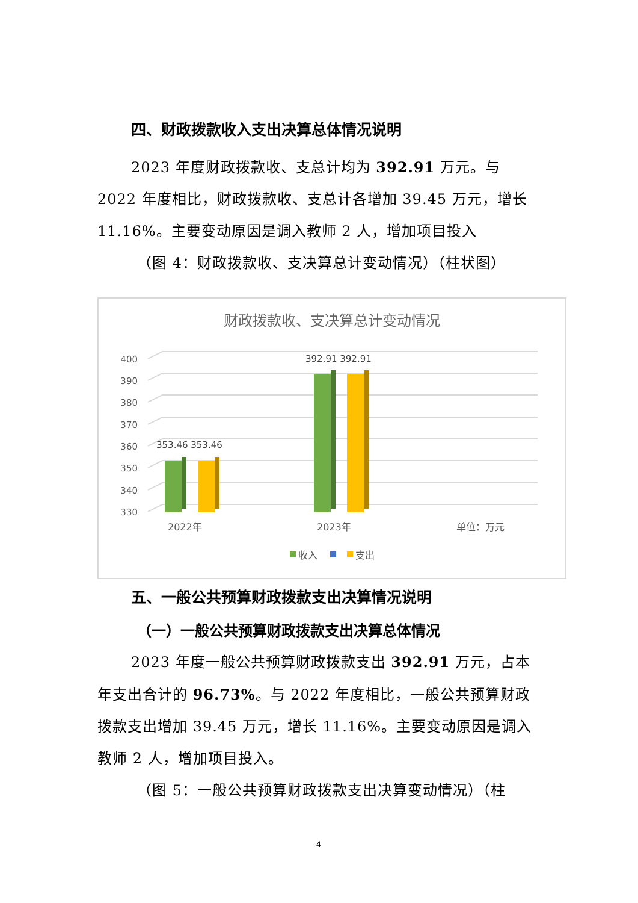四、财政拨款收入支出决算总体情况说明
2023 年度财政拨款收、支总计均为 392.91 万元。与 2022 年度相比，财政拨款收、支总计各增加 39.45 万元，增长 11.16%。主要变动原因是调入教师 2 人，增加项目投入
（图 4：财政拨款收、支决算总计变动情况）（柱状图）
财政拨款收、支决算总计变动情况
400
390
380
370
360
350
340
330
353.46 353.46
392.91 392.91
2022年
2023年
单位：万元
收入
支出
五、一般公共预算财政拨款支出决算情况说明
（一）一般公共预算财政拨款支出决算总体情况
2023 年度一般公共预算财政拨款支出 392.91 万元，占本年支出合计的 96.73%。与 2022 年度相比，一般公共预算财政拨款支出增加 39.45 万元，增长 11.16%。主要变动原因是调入教师 2 人，增加项目投入。
（图 5：一般公共预算财政拨款支出决算变动情况）（柱
4